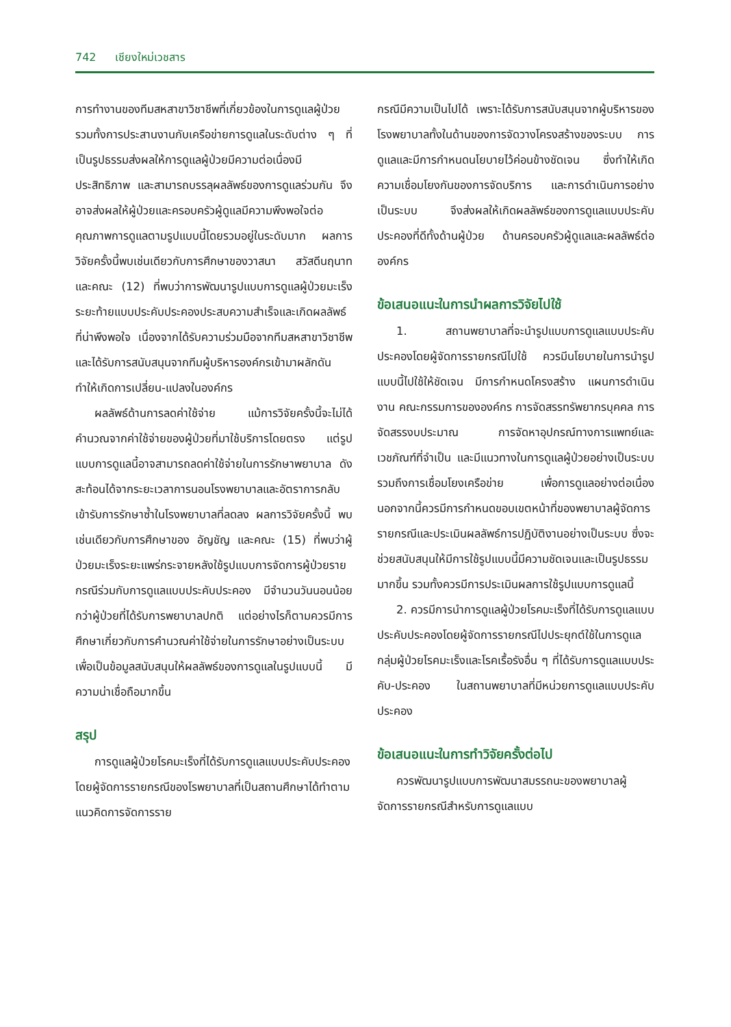742 เชียงใหม่เวชสาร
การทำงานของทีมสหสาขาวิชาชีพที่เกี่ยวข้องในการดูแลผู้ป่วย รวมทั้งการประสานงานกับเครือข่ายการดูแลในระดับต่าง ๆ ที่เป็นรูปธรรมส่งผลให้การดูแลผู้ป่วยมีความต่อเนื่องมีประสิทธิภาพ และสามารถบรรลุผลลัพธ์ของการดูแลร่วมกัน จึงอาจส่งผลให้ผู้ป่วยและครอบครัวผู้ดูแลมีความพึงพอใจต่อคุณภาพการดูแลตามรูปแบบนี้โดยรวมอยู่ในระดับมาก ผลการวิจัยครั้งนี้พบเช่นเดียวกับการศึกษาของวาสนา สวัสดีนฤนาท และคณะ (12) ที่พบว่าการพัฒนารูปแบบการดูแลผู้ป่วยมะเร็งระยะท้ายแบบประคับประคองประสบความสำเร็จและเกิดผลลัพธ์ที่น่าพึงพอใจ เนื่องจากได้รับความร่วมมือจากทีมสหสาขาวิชาชีพ และได้รับการสนับสนุนจากทีมผู้บริหารองค์กรเข้ามาผลักดันทำให้เกิดการเปลี่ยน-แปลงในองค์กร
ผลลัพธ์ด้านการลดค่าใช้จ่าย แม้การวิจัยครั้งนี้จะไม่ได้คำนวณจากค่าใช้จ่ายของผู้ป่วยที่มาใช้บริการโดยตรง แต่รูปแบบการดูแลนี้อาจสามารถลดค่าใช้จ่ายในการรักษาพยาบาล ดังสะท้อนได้จากระยะเวลาการนอนโรงพยาบาลและอัตราการกลับเข้ารับการรักษาซ้ำในโรงพยาบาลที่ลดลง ผลการวิจัยครั้งนี้ พบเช่นเดียวกับการศึกษาของ อัญชัญ และคณะ (15) ที่พบว่าผู้ป่วยมะเร็งระยะแพร่กระจายหลังใช้รูปแบบการจัดการผู้ป่วยรายกรณีร่วมกับการดูแลแบบประคับประคอง มีจำนวนวันนอนน้อยกว่าผู้ป่วยที่ได้รับการพยาบาลปกติ แต่อย่างไรก็ตามควรมีการศึกษาเกี่ยวกับการคำนวณค่าใช้จ่ายในการรักษาอย่างเป็นระบบเพื่อเป็นข้อมูลสนับสนุนให้ผลลัพธ์ของการดูแลในรูปแบบนี้ มีความน่าเชื่อถือมากขึ้น
สรุป
การดูแลผู้ป่วยโรคมะเร็งที่ได้รับการดูแลแบบประคับประคอง โดยผู้จัดการรายกรณีของโรพยาบาลที่เป็นสถานศึกษาได้ทำตามแนวคิดการจัดการราย
กรณีมีความเป็นไปได้ เพราะได้รับการสนับสนุนจากผู้บริหารของโรงพยาบาลทั้งในด้านของการจัดวางโครงสร้างของระบบ การดูแลและมีการกำหนดนโยบายไว้ค่อนข้างชัดเจน ซึ่งทำให้เกิดความเชื่อมโยงกันของการจัดบริการ และการดำเนินการอย่างเป็นระบบ จึงส่งผลให้เกิดผลลัพธ์ของการดูแลแบบประคับประคองที่ดีทั้งด้านผู้ป่วย ด้านครอบครัวผู้ดูแลและผลลัพธ์ต่อองค์กร
ข้อเสนอแนะในการนำผลการวิจัยไปใช้
1. สถานพยาบาลที่จะนำรูปแบบการดูแลแบบประคับประคองโดยผู้จัดการรายกรณีไปใช้ ควรมีนโยบายในการนำรูปแบบนี้ไปใช้ให้ชัดเจน มีการกำหนดโครงสร้าง แผนการดำเนินงาน คณะกรรมการขององค์กร การจัดสรรทรัพยากรบุคคล การจัดสรรงบประมาณ การจัดหาอุปกรณ์ทางการแพทย์และเวชภัณฑ์ที่จำเป็น และมีแนวทางในการดูแลผู้ป่วยอย่างเป็นระบบ รวมถึงการเชื่อมโยงเครือข่าย เพื่อการดูแลอย่างต่อเนื่อง นอกจากนี้ควรมีการกำหนดขอบเขตหน้าที่ของพยาบาลผู้จัดการรายกรณีและประเมินผลลัพธ์การปฏิบัติงานอย่างเป็นระบบ ซึ่งจะช่วยสนับสนุนให้มีการใช้รูปแบบนี้มีความชัดเจนและเป็นรูปธรรมมากขึ้น รวมทั้งควรมีการประเมินผลการใช้รูปแบบการดูแลนี้
2. ควรมีการนำการดูแลผู้ป่วยโรคมะเร็งที่ได้รับการดูแลแบบประคับประคองโดยผู้จัดการรายกรณีไปประยุกต์ใช้ในการดูแลกลุ่มผู้ป่วยโรคมะเร็งและโรคเรื้อรังอื่น ๆ ที่ได้รับการดูแลแบบประคับ-ประคอง ในสถานพยาบาลที่มีหน่วยการดูแลแบบประคับประคอง
ข้อเสนอแนะในการทำวิจัยครั้งต่อไป
ควรพัฒนารูปแบบการพัฒนาสมรรถนะของพยาบาลผู้จัดการรายกรณีสำหรับการดูแลแบบ